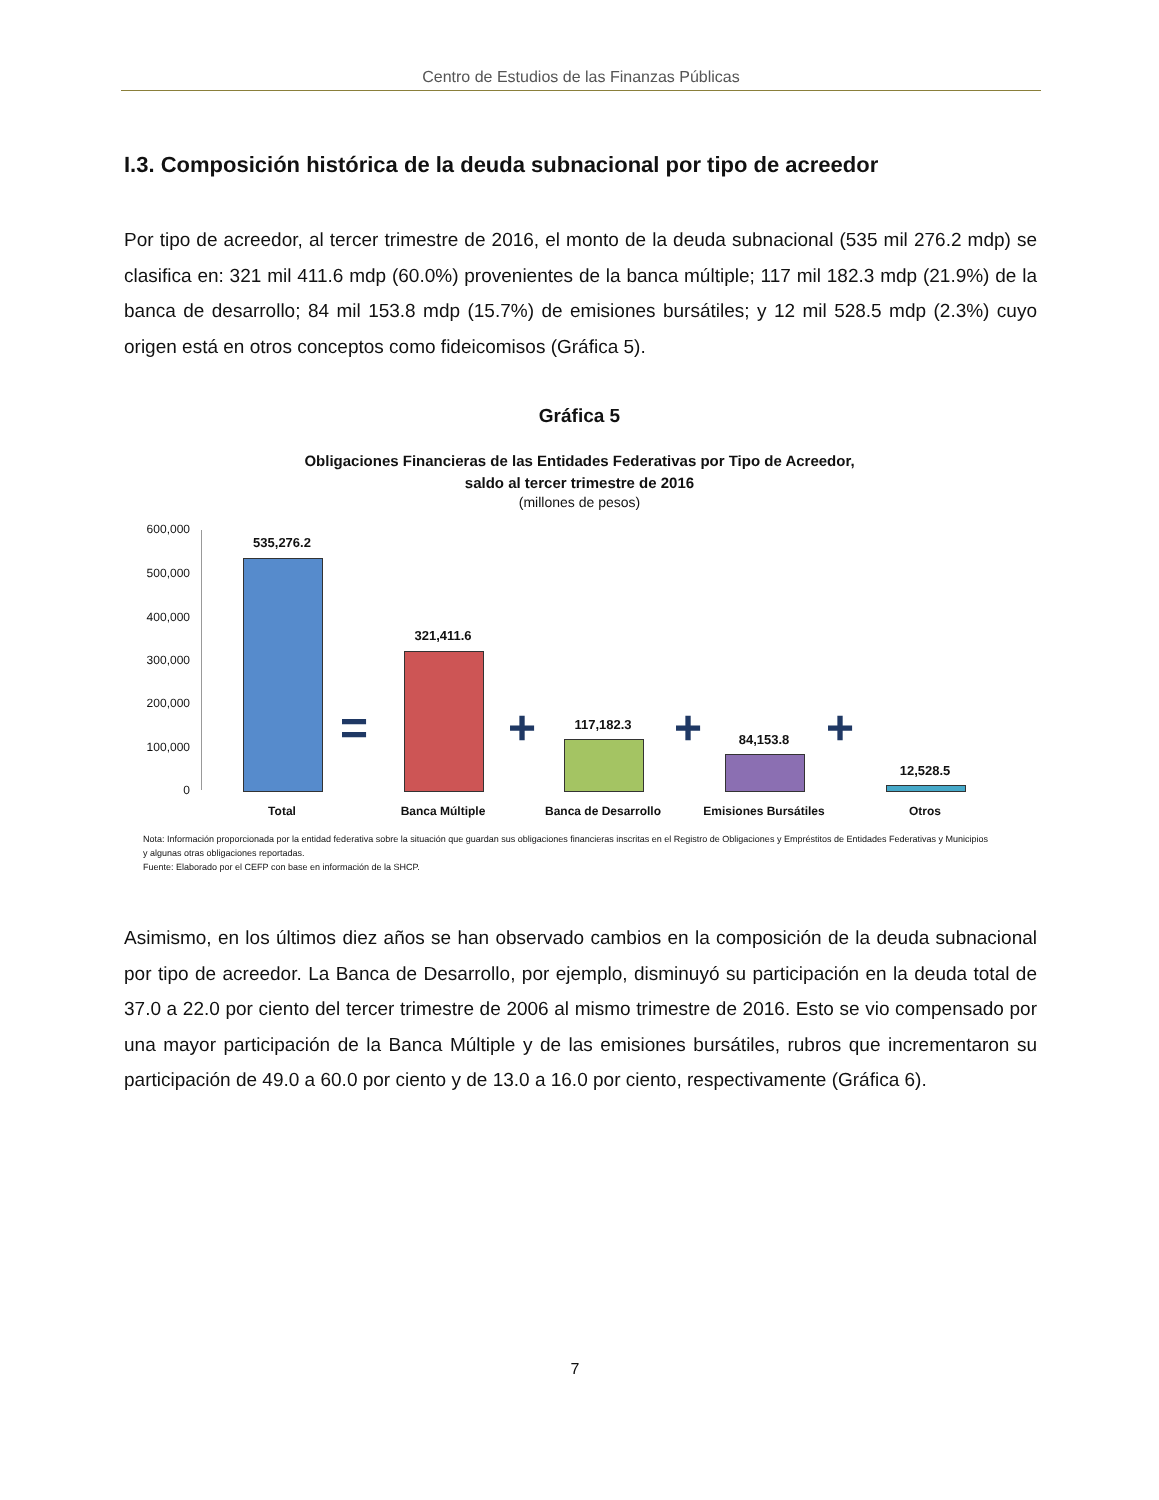Centro de Estudios de las Finanzas Públicas
I.3. Composición histórica de la deuda subnacional por tipo de acreedor
Por tipo de acreedor, al tercer trimestre de 2016, el monto de la deuda subnacional (535 mil 276.2 mdp) se clasifica en: 321 mil 411.6 mdp (60.0%) provenientes de la banca múltiple; 117 mil 182.3 mdp (21.9%) de la banca de desarrollo; 84 mil 153.8 mdp (15.7%) de emisiones bursátiles; y 12 mil 528.5 mdp (2.3%) cuyo origen está en otros conceptos como fideicomisos (Gráfica 5).
Gráfica 5
Obligaciones Financieras de las Entidades Federativas por Tipo de Acreedor,
saldo al tercer trimestre de 2016
(millones de pesos)
600,000
500,000
400,000
300,000
200,000
100,000
0
535,276.2
=
321,411.6
+ 117,182.3 + 84,153.8 +
12,528.5
Total Banca Múltiple Banca de Desarrollo Emisiones Bursátiles Otros
Nota: Información proporcionada por la entidad federativa sobre la situación que guardan sus obligaciones financieras inscritas en el Registro de Obligaciones y Empréstitos de Entidades Federativas y Municipios y algunas otras obligaciones reportadas.
Fuente: Elaborado por el CEFP con base en información de la SHCP.
Asimismo, en los últimos diez años se han observado cambios en la composición de la deuda subnacional por tipo de acreedor. La Banca de Desarrollo, por ejemplo, disminuyó su participación en la deuda total de 37.0 a 22.0 por ciento del tercer trimestre de 2006 al mismo trimestre de 2016. Esto se vio compensado por una mayor participación de la Banca Múltiple y de las emisiones bursátiles, rubros que incrementaron su participación de 49.0 a 60.0 por ciento y de 13.0 a 16.0 por ciento, respectivamente (Gráfica 6).
7